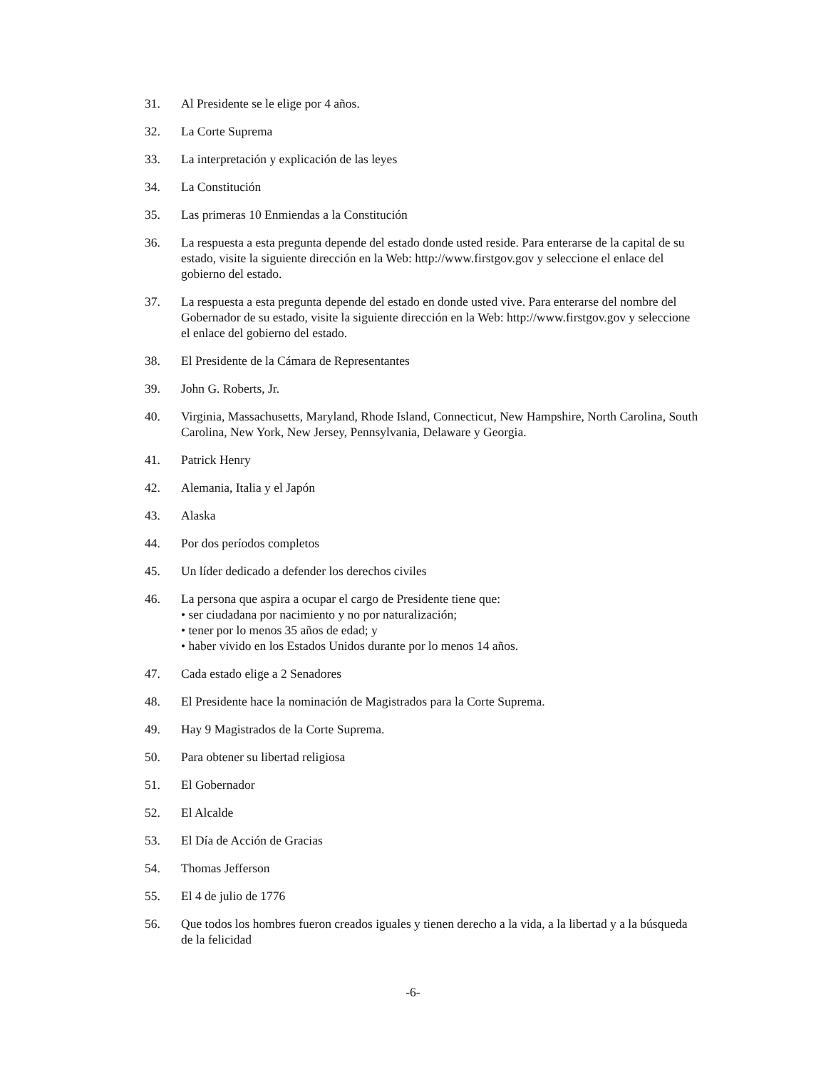31. Al Presidente se le elige por 4 años.
32. La Corte Suprema
33. La interpretación y explicación de las leyes
34. La Constitución
35. Las primeras 10 Enmiendas a la Constitución
36. La respuesta a esta pregunta depende del estado donde usted reside. Para enterarse de la capital de su estado, visite la siguiente dirección en la Web: http://www.firstgov.gov y seleccione el enlace del gobierno del estado.
37. La respuesta a esta pregunta depende del estado en donde usted vive. Para enterarse del nombre del Gobernador de su estado, visite la siguiente dirección en la Web: http://www.firstgov.gov y seleccione el enlace del gobierno del estado.
38. El Presidente de la Cámara de Representantes
39. John G. Roberts, Jr.
40. Virginia, Massachusetts, Maryland, Rhode Island, Connecticut, New Hampshire, North Carolina, South Carolina, New York, New Jersey, Pennsylvania, Delaware y Georgia.
41. Patrick Henry
42. Alemania, Italia y el Japón
43. Alaska
44. Por dos períodos completos
45. Un líder dedicado a defender los derechos civiles
46. La persona que aspira a ocupar el cargo de Presidente tiene que:
• ser ciudadana por nacimiento y no por naturalización;
• tener por lo menos 35 años de edad; y
• haber vivido en los Estados Unidos durante por lo menos 14 años.
47. Cada estado elige a 2 Senadores
48. El Presidente hace la nominación de Magistrados para la Corte Suprema.
49. Hay 9 Magistrados de la Corte Suprema.
50. Para obtener su libertad religiosa
51. El Gobernador
52. El Alcalde
53. El Día de Acción de Gracias
54. Thomas Jefferson
55. El 4 de julio de 1776
56. Que todos los hombres fueron creados iguales y tienen derecho a la vida, a la libertad y a la búsqueda de la felicidad
-6-